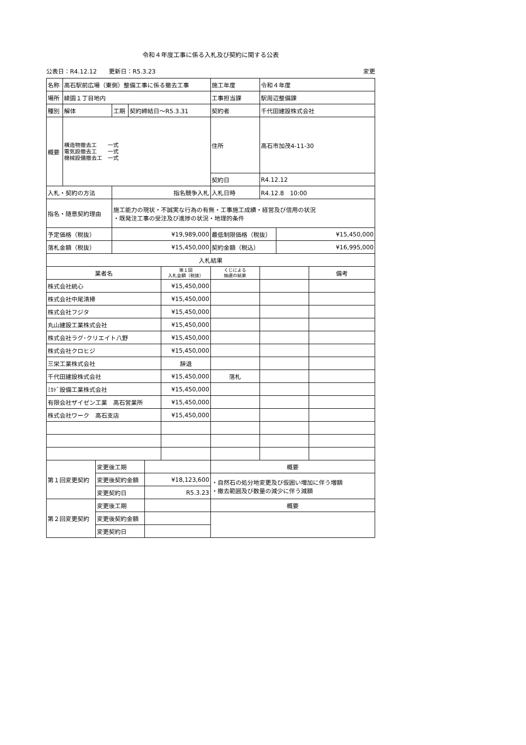令和４年度工事に係る入札及び契約に関する公表
公表日：R4.12.12　　更新日：R5.3.23 変更
| 名称 | 高石駅前広場（東側）整備工事に係る撤去工事 | | | | | | 施工年度 | 令和４年度 | | |
| 場所 | 綾園１丁目地内 | | | | | | 工事担当課 | 駅周辺整備課 | | |
| 種別 | 解体 | | 工期 | 契約締結日～R5.3.31 | | | 契約者 | 千代田建設株式会社 | | |
| 概要 | 構造物撤去工 一式 電気設撤去工 一式 機械設備撤去工 一式 | | | | | | 住所 | 高石市加茂4-11-30 | | |
| | | | | | | | 契約日 | R4.12.12 | | |
| 入札・契約の方法 | | | 指名競争入札 | | | | 入札日時 | R4.12.8 10:00 | | |
| 指名・随意契約理由 | | | 施工能力の現状・不誠実な行為の有無・工事施工成績・経営及び信用の状況 ・既発注工事の受注及び進捗の状況・地理的条件 | | | | | | | |
| 予定価格（税抜） | | | ¥19,989,000 | | | | 最低制限価格（税抜） | | ¥15,450,000 | |
| 落札金額（税抜） | | | ¥15,450,000 | | | | 契約金額（税込） | | ¥16,995,000 | |
| 入札結果 | | | | | | | | | | |
| 業者名 | | | | | | 第１回 入札金額（税抜） | くじによる 抽選の結果 | | | 備考 |
| 株式会社統心 | | | | | | ¥15,450,000 | | | | |
| 株式会社中尾清掃 | | | | | | ¥15,450,000 | | | | |
| 株式会社フジタ | | | | | | ¥15,450,000 | | | | |
| 丸山建設工業株式会社 | | | | | | ¥15,450,000 | | | | |
| 株式会社ラグ･クリエイト八野 | | | | | | ¥15,450,000 | | | | |
| 株式会社クロヒジ | | | | | | ¥15,450,000 | | | | |
| 三栄工業株式会社 | | | | | | 辞退 | | | | |
| 千代田建設株式会社 | | | | | | ¥15,450,000 | 落札 | | | |
| ﾐｶﾄﾞ設備工業株式会社 | | | | | | ¥15,450,000 | | | | |
| 有限会社ザイゼン工業 高石営業所 | | | | | | ¥15,450,000 | | | | |
| 株式会社ワーク 高石支店 | | | | | | ¥15,450,000 | | | | |
| 第１回変更契約 | | 変更後工期 | | | | | 概要 | | | |
| | | 変更後契約金額 | | | ¥18,123,600 | | ・自然石の処分地変更及び仮囲い増加に伴う増額 ・撤去範囲及び数量の減少に伴う減額 | | | |
| | | 変更契約日 | | | R5.3.23 | | | | | |
| 第２回変更契約 | | 変更後工期 | | | | | 概要 | | | |
| | | 変更後契約金額 | | | | | | | | |
| | | 変更契約日 | | | | | | | | |